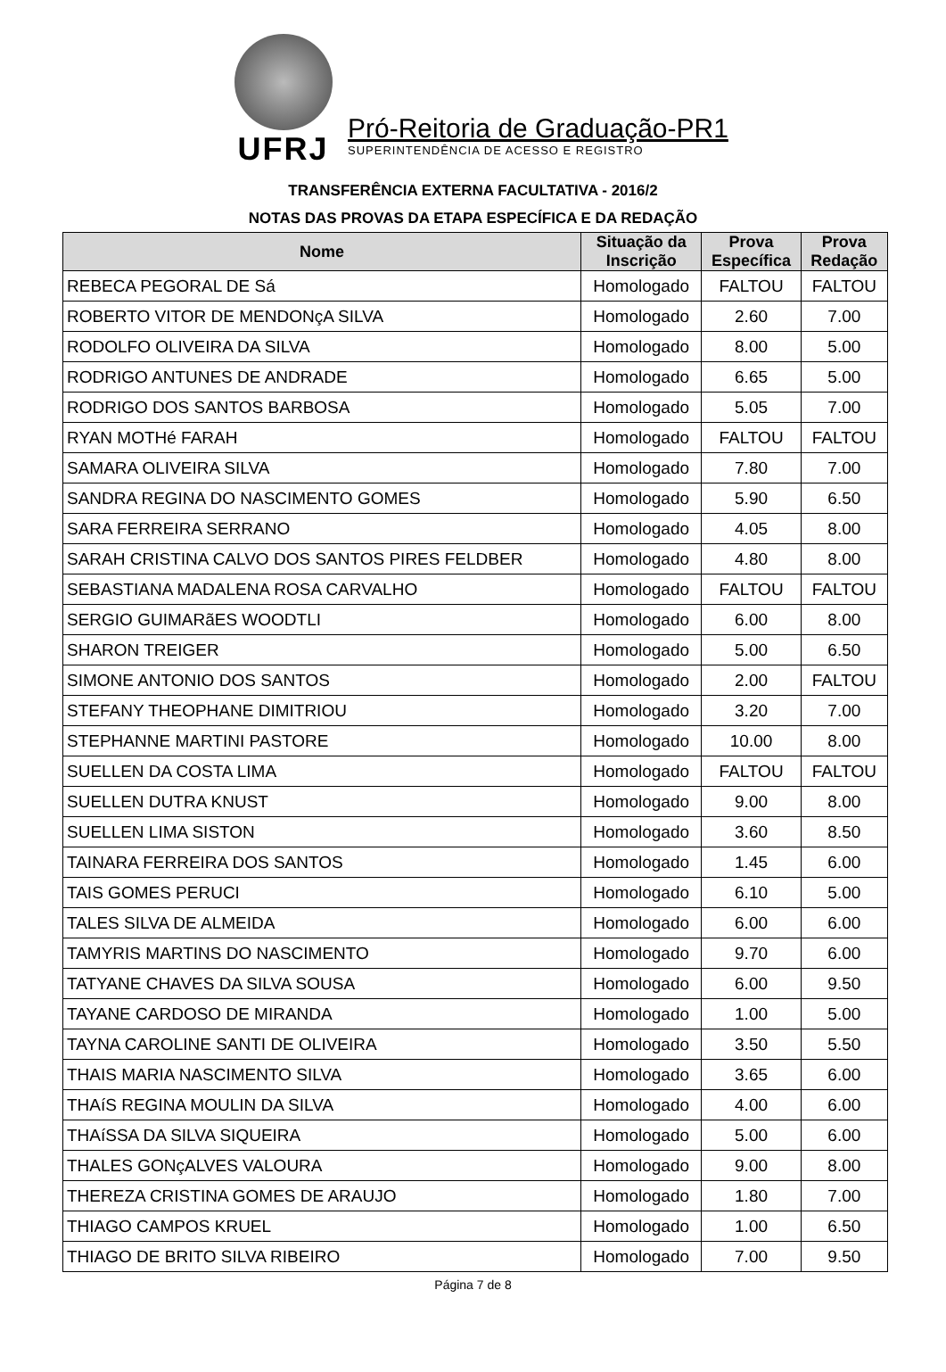UFRJ
Pró-Reitoria de Graduação-PR1
SUPERINTENDÊNCIA DE ACESSO E REGISTRO
TRANSFERÊNCIA EXTERNA FACULTATIVA - 2016/2
NOTAS DAS PROVAS DA ETAPA ESPECÍFICA E DA REDAÇÃO
| Nome | Situação da Inscrição | Prova Específica | Prova Redação |
| --- | --- | --- | --- |
| REBECA PEGORAL DE Sá | Homologado | FALTOU | FALTOU |
| ROBERTO VITOR DE MENDONçA SILVA | Homologado | 2.60 | 7.00 |
| RODOLFO OLIVEIRA DA SILVA | Homologado | 8.00 | 5.00 |
| RODRIGO ANTUNES DE ANDRADE | Homologado | 6.65 | 5.00 |
| RODRIGO DOS SANTOS BARBOSA | Homologado | 5.05 | 7.00 |
| RYAN MOTHé FARAH | Homologado | FALTOU | FALTOU |
| SAMARA OLIVEIRA SILVA | Homologado | 7.80 | 7.00 |
| SANDRA REGINA DO NASCIMENTO GOMES | Homologado | 5.90 | 6.50 |
| SARA FERREIRA SERRANO | Homologado | 4.05 | 8.00 |
| SARAH CRISTINA CALVO DOS SANTOS PIRES FELDBER | Homologado | 4.80 | 8.00 |
| SEBASTIANA MADALENA ROSA CARVALHO | Homologado | FALTOU | FALTOU |
| SERGIO GUIMARãES WOODTLI | Homologado | 6.00 | 8.00 |
| SHARON TREIGER | Homologado | 5.00 | 6.50 |
| SIMONE ANTONIO DOS SANTOS | Homologado | 2.00 | FALTOU |
| STEFANY THEOPHANE DIMITRIOU | Homologado | 3.20 | 7.00 |
| STEPHANNE MARTINI PASTORE | Homologado | 10.00 | 8.00 |
| SUELLEN DA COSTA LIMA | Homologado | FALTOU | FALTOU |
| SUELLEN DUTRA KNUST | Homologado | 9.00 | 8.00 |
| SUELLEN LIMA SISTON | Homologado | 3.60 | 8.50 |
| TAINARA FERREIRA DOS SANTOS | Homologado | 1.45 | 6.00 |
| TAIS GOMES PERUCI | Homologado | 6.10 | 5.00 |
| TALES SILVA DE ALMEIDA | Homologado | 6.00 | 6.00 |
| TAMYRIS MARTINS DO NASCIMENTO | Homologado | 9.70 | 6.00 |
| TATYANE CHAVES DA SILVA SOUSA | Homologado | 6.00 | 9.50 |
| TAYANE CARDOSO DE MIRANDA | Homologado | 1.00 | 5.00 |
| TAYNA CAROLINE SANTI DE OLIVEIRA | Homologado | 3.50 | 5.50 |
| THAIS MARIA NASCIMENTO SILVA | Homologado | 3.65 | 6.00 |
| THAíS REGINA MOULIN DA SILVA | Homologado | 4.00 | 6.00 |
| THAíSSA DA SILVA SIQUEIRA | Homologado | 5.00 | 6.00 |
| THALES GONçALVES VALOURA | Homologado | 9.00 | 8.00 |
| THEREZA CRISTINA GOMES DE ARAUJO | Homologado | 1.80 | 7.00 |
| THIAGO CAMPOS KRUEL | Homologado | 1.00 | 6.50 |
| THIAGO DE BRITO SILVA RIBEIRO | Homologado | 7.00 | 9.50 |
Página 7 de 8